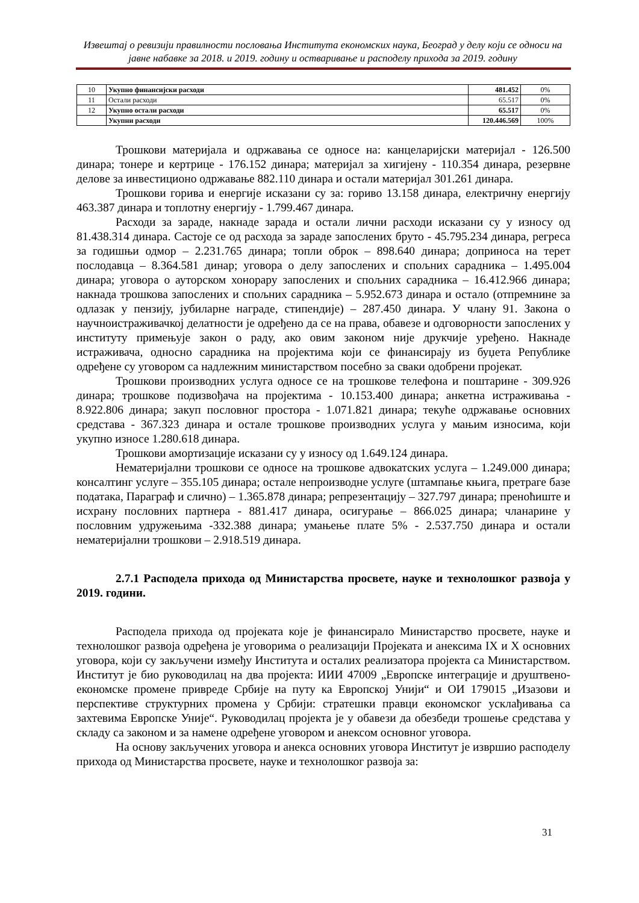Извештај о ревизији правилности пословања Института економских наука, Београд у делу који се односи на јавне набавке за 2018. и 2019. годину и остваривање и расподелу прихода за 2019. годину
| 10 | Укупно финансијски расходи | 481.452 | 0% |
| 11 | Остали расходи | 65.517 | 0% |
| 12 | Укупно остали расходи | 65.517 | 0% |
| | Укупни расходи | 120.446.569 | 100% |
Трошкови материјала и одржавања се односе на: канцеларијски материјал - 126.500 динара; тонере и кертрице - 176.152 динара; материјал за хигијену - 110.354 динара, резервне делове за инвестиционо одржавање 882.110 динара и остали материјал 301.261 динара.
Трошкови горива и енергије исказани су за: гориво 13.158 динара, електричну енергију 463.387 динара и топлотну енергију - 1.799.467 динара.
Расходи за зараде, накнаде зарада и остали лични расходи исказани су у износу од 81.438.314 динара. Састоје се од расхода за зараде запослених бруто - 45.795.234 динара, регреса за годишњи одмор – 2.231.765 динара; топли оброк – 898.640 динара; доприноса на терет послодавца – 8.364.581 динар; уговора о делу запослених и спољних сарадника – 1.495.004 динара; уговора о ауторском хонорару запослених и спољних сарадника – 16.412.966 динара; накнада трошкова запослених и спољних сарадника – 5.952.673 динара и остало (отпремнине за одлазак у пензију, јубиларне награде, стипендије) – 287.450 динара. У члану 91. Закона о научноистраживачкој делатности је одређено да се на права, обавезе и одговорности запослених у институту примењује закон о раду, ако овим законом није друкчије уређено. Накнаде истраживача, односно сарадника на пројектима који се финансирају из буџета Републике одређене су уговором са надлежним министарством посебно за сваки одобрени пројекат.
Трошкови производних услуга односе се на трошкове телефона и поштарине - 309.926 динара; трошкове подизвођача на пројектима - 10.153.400 динара; анкетна истраживања - 8.922.806 динара; закуп пословног простора - 1.071.821 динара; текуће одржавање основних средстава - 367.323 динара и остале трошкове производних услуга у мањим износима, који укупно износе 1.280.618 динара.
Трошкови амортизације исказани су у износу од 1.649.124 динара.
Нематеријални трошкови се односе на трошкове адвокатских услуга – 1.249.000 динара; консалтинг услуге – 355.105 динара; остале непроизводне услуге (штампање књига, претраге базе података, Параграф и слично) – 1.365.878 динара; репрезентацију – 327.797 динара; преноћиште и исхрану пословних партнера - 881.417 динара, осигурање – 866.025 динара; чланарине у пословним удружењима -332.388 динара; умањење плате 5% - 2.537.750 динара и остали нематеријални трошкови – 2.918.519 динара.
2.7.1 Расподела прихода од Министарства просвете, науке и технолошког развоја у 2019. години.
Расподела прихода од пројеката које је финансирало Министарство просвете, науке и технолошког развоја одређена је уговорима о реализацији Пројеката и анексима IX и X основних уговора, који су закључени између Института и осталих реализатора пројекта са Министарством. Институт је био руководилац на два пројекта: ИИИ 47009 „Европске интеграције и друштвено-економске промене привреде Србије на путу ка Европској Унији“ и ОИ 179015 „Изазови и перспективе структурних промена у Србији: стратешки правци економског усклађивања са захтевима Европске Уније“. Руководилац пројекта је у обавези да обезбеди трошење средстава у складу са законом и за намене одређене уговором и анексом основног уговора.
На основу закључених уговора и анекса основних уговора Институт је извршио расподелу прихода од Министарства просвете, науке и технолошког развоја за:
31